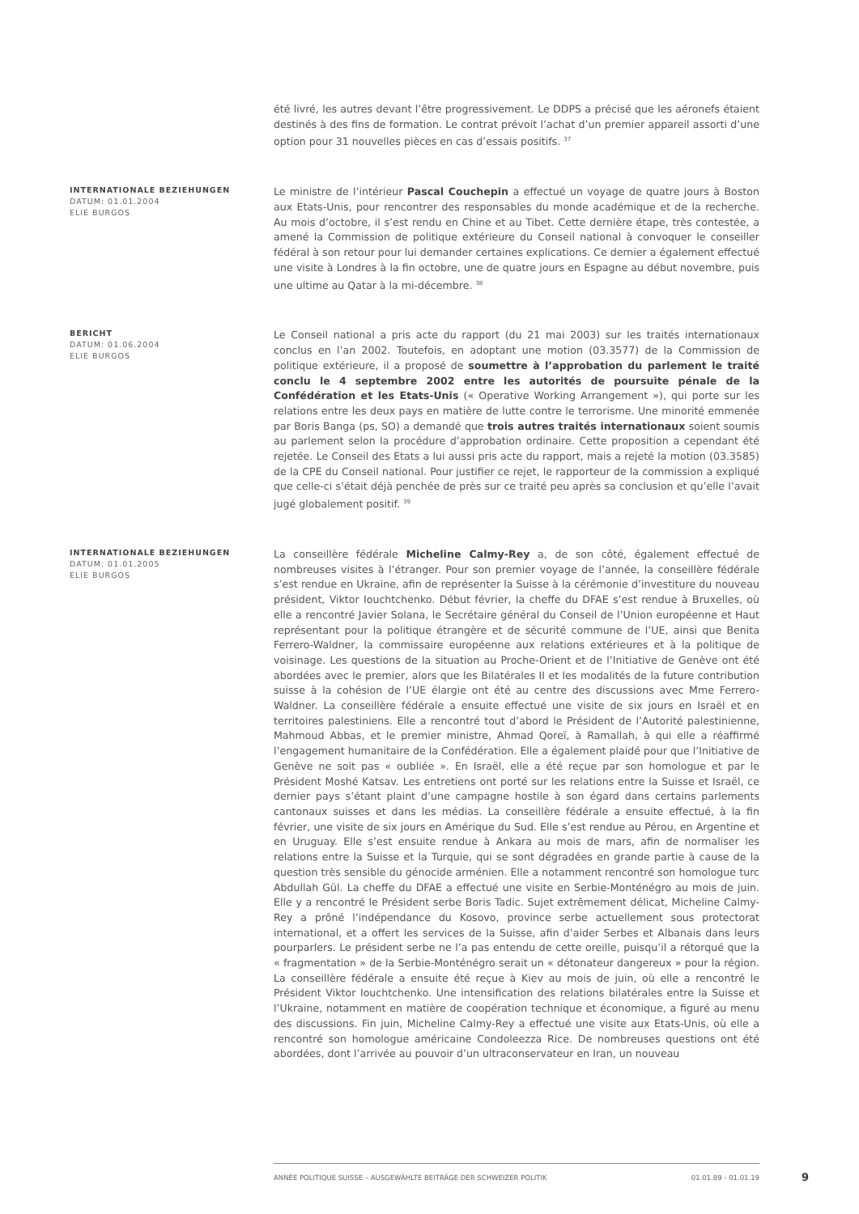été livré, les autres devant l’être progressivement. Le DDPS a précisé que les aéronefs étaient destinés à des fins de formation. Le contrat prévoit l’achat d’un premier appareil assorti d’une option pour 31 nouvelles pièces en cas d’essais positifs. <sup>37</sup>
INTERNATIONALE BEZIEHUNGEN
DATUM: 01.01.2004
ELIE BURGOS
Le ministre de l’intérieur Pascal Couchepin a effectué un voyage de quatre jours à Boston aux Etats-Unis, pour rencontrer des responsables du monde académique et de la recherche. Au mois d’octobre, il s’est rendu en Chine et au Tibet. Cette dernière étape, très contestée, a amené la Commission de politique extérieure du Conseil national à convoquer le conseiller fédéral à son retour pour lui demander certaines explications. Ce dernier a également effectué une visite à Londres à la fin octobre, une de quatre jours en Espagne au début novembre, puis une ultime au Qatar à la mi-décembre. <sup>38</sup>
BERICHT
DATUM: 01.06.2004
ELIE BURGOS
Le Conseil national a pris acte du rapport (du 21 mai 2003) sur les traités internationaux conclus en l’an 2002. Toutefois, en adoptant une motion (03.3577) de la Commission de politique extérieure, il a proposé de soumettre à l’approbation du parlement le traité conclu le 4 septembre 2002 entre les autorités de poursuite pénale de la Confédération et les Etats-Unis (« Operative Working Arrangement »), qui porte sur les relations entre les deux pays en matière de lutte contre le terrorisme. Une minorité emmenée par Boris Banga (ps, SO) a demandé que trois autres traités internationaux soient soumis au parlement selon la procédure d’approbation ordinaire. Cette proposition a cependant été rejetée. Le Conseil des Etats a lui aussi pris acte du rapport, mais a rejeté la motion (03.3585) de la CPE du Conseil national. Pour justifier ce rejet, le rapporteur de la commission a expliqué que celle-ci s’était déjà penchée de près sur ce traité peu après sa conclusion et qu’elle l’avait jugé globalement positif. <sup>39</sup>
INTERNATIONALE BEZIEHUNGEN
DATUM: 01.01.2005
ELIE BURGOS
La conseillère fédérale Micheline Calmy-Rey a, de son côté, également effectué de nombreuses visites à l’étranger. Pour son premier voyage de l’année, la conseillère fédérale s’est rendue en Ukraine, afin de représenter la Suisse à la cérémonie d’investiture du nouveau président, Viktor Iouchtchenko. Début février, la cheffe du DFAE s’est rendue à Bruxelles, où elle a rencontré Javier Solana, le Secrétaire général du Conseil de l’Union européenne et Haut représentant pour la politique étrangère et de sécurité commune de l’UE, ainsi que Benita Ferrero-Waldner, la commissaire européenne aux relations extérieures et à la politique de voisinage. Les questions de la situation au Proche-Orient et de l’Initiative de Genève ont été abordées avec le premier, alors que les Bilatérales II et les modalités de la future contribution suisse à la cohésion de l’UE élargie ont été au centre des discussions avec Mme Ferrero-Waldner. La conseillère fédérale a ensuite effectué une visite de six jours en Israël et en territoires palestiniens. Elle a rencontré tout d’abord le Président de l’Autorité palestinienne, Mahmoud Abbas, et le premier ministre, Ahmad Qoreï, à Ramallah, à qui elle a réaffirmé l’engagement humanitaire de la Confédération. Elle a également plaidé pour que l’Initiative de Genève ne soit pas « oubliée ». En Israël, elle a été reçue par son homologue et par le Président Moshé Katsav. Les entretiens ont porté sur les relations entre la Suisse et Israël, ce dernier pays s’étant plaint d’une campagne hostile à son égard dans certains parlements cantonaux suisses et dans les médias. La conseillère fédérale a ensuite effectué, à la fin février, une visite de six jours en Amérique du Sud. Elle s’est rendue au Pérou, en Argentine et en Uruguay. Elle s’est ensuite rendue à Ankara au mois de mars, afin de normaliser les relations entre la Suisse et la Turquie, qui se sont dégradées en grande partie à cause de la question très sensible du génocide arménien. Elle a notamment rencontré son homologue turc Abdullah Gül. La cheffe du DFAE a effectué une visite en Serbie-Monténégro au mois de juin. Elle y a rencontré le Président serbe Boris Tadic. Sujet extrêmement délicat, Micheline Calmy-Rey a prôné l’indépendance du Kosovo, province serbe actuellement sous protectorat international, et a offert les services de la Suisse, afin d’aider Serbes et Albanais dans leurs pourparlers. Le président serbe ne l’a pas entendu de cette oreille, puisqu’il a rétorqué que la « fragmentation » de la Serbie-Monténégro serait un « détonateur dangereux » pour la région. La conseillère fédérale a ensuite été reçue à Kiev au mois de juin, où elle a rencontré le Président Viktor Iouchtchenko. Une intensification des relations bilatérales entre la Suisse et l’Ukraine, notamment en matière de coopération technique et économique, a figuré au menu des discussions. Fin juin, Micheline Calmy-Rey a effectué une visite aux Etats-Unis, où elle a rencontré son homologue américaine Condoleezza Rice. De nombreuses questions ont été abordées, dont l’arrivée au pouvoir d’un ultraconservateur en Iran, un nouveau
ANNÉE POLITIQUE SUISSE – AUSGEWÄHLTE BEITRÄGE DER SCHWEIZER POLITIK 01.01.89 - 01.01.19
9